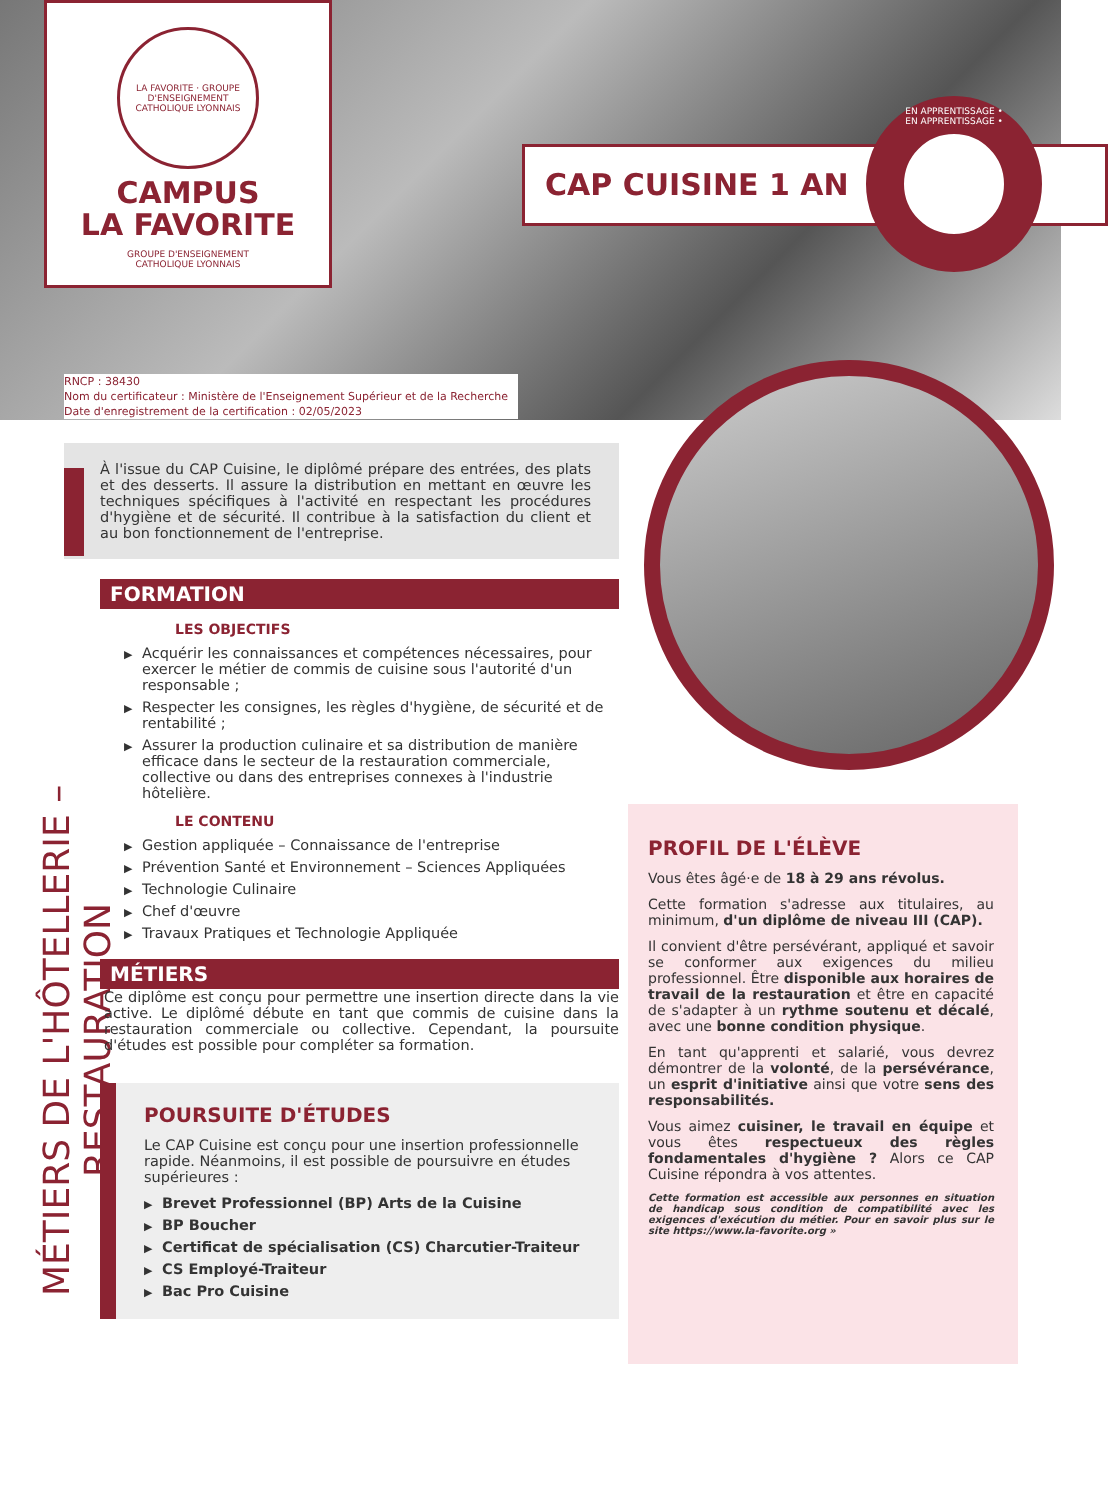LA FAVORITE · GROUPE D'ENSEIGNEMENT CATHOLIQUE LYONNAIS
CAMPUS
LA FAVORITE
GROUPE D'ENSEIGNEMENT
CATHOLIQUE LYONNAIS
CAP CUISINE 1 AN
EN APPRENTISSAGE • EN APPRENTISSAGE •
RNCP : 38430
Nom du certificateur : Ministère de l'Enseignement Supérieur et de la Recherche
Date d'enregistrement de la certification : 02/05/2023
MÉTIERS DE L'HÔTELLERIE – RESTAURATION
À l'issue du CAP Cuisine, le diplômé prépare des entrées, des plats et des desserts. Il assure la distribution en mettant en œuvre les techniques spécifiques à l'activité en respectant les procédures d'hygiène et de sécurité. Il contribue à la satisfaction du client et au bon fonctionnement de l'entreprise.
FORMATION
LES OBJECTIFS
▶ Acquérir les connaissances et compétences nécessaires, pour exercer le métier de commis de cuisine sous l'autorité d'un responsable ;
▶ Respecter les consignes, les règles d'hygiène, de sécurité et de rentabilité ;
▶ Assurer la production culinaire et sa distribution de manière efficace dans le secteur de la restauration commerciale, collective ou dans des entreprises connexes à l'industrie hôtelière.
LE CONTENU
▶ Gestion appliquée – Connaissance de l'entreprise
▶ Prévention Santé et Environnement – Sciences Appliquées
▶ Technologie Culinaire
▶ Chef d'œuvre
▶ Travaux Pratiques et Technologie Appliquée
MÉTIERS
Ce diplôme est conçu pour permettre une insertion directe dans la vie active. Le diplômé débute en tant que commis de cuisine dans la restauration commerciale ou collective. Cependant, la poursuite d'études est possible pour compléter sa formation.
POURSUITE D'ÉTUDES
Le CAP Cuisine est conçu pour une insertion professionnelle rapide. Néanmoins, il est possible de poursuivre en études supérieures :
▶ Brevet Professionnel (BP) Arts de la Cuisine
▶ BP Boucher
▶ Certificat de spécialisation (CS) Charcutier-Traiteur
▶ CS Employé-Traiteur
▶ Bac Pro Cuisine
PROFIL DE L'ÉLÈVE
Vous êtes âgé·e de 18 à 29 ans révolus.
Cette formation s'adresse aux titulaires, au minimum, d'un diplôme de niveau III (CAP).
Il convient d'être persévérant, appliqué et savoir se conformer aux exigences du milieu professionnel. Être disponible aux horaires de travail de la restauration et être en capacité de s'adapter à un rythme soutenu et décalé, avec une bonne condition physique.
En tant qu'apprenti et salarié, vous devrez démontrer de la volonté, de la persévérance, un esprit d'initiative ainsi que votre sens des responsabilités.
Vous aimez cuisiner, le travail en équipe et vous êtes respectueux des règles fondamentales d'hygiène ? Alors ce CAP Cuisine répondra à vos attentes.
Cette formation est accessible aux personnes en situation de handicap sous condition de compatibilité avec les exigences d'exécution du métier. Pour en savoir plus sur le site https://www.la-favorite.org »